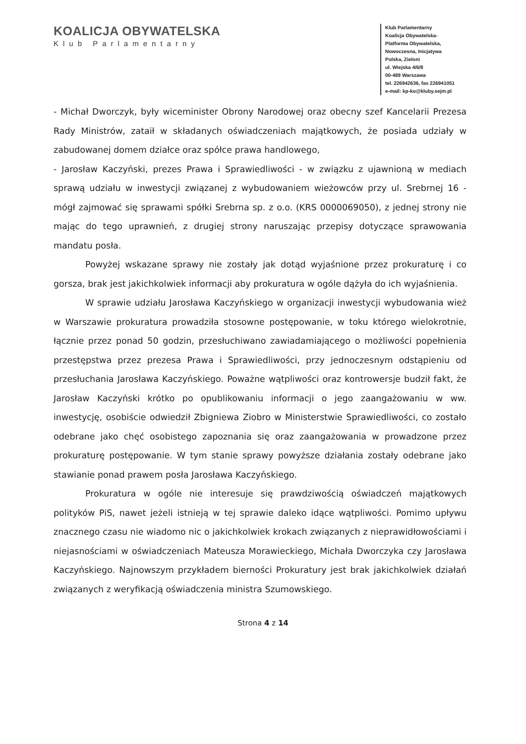KOALICJA OBYWATELSKA
Klub Parlamentarny
Klub Parlamentarny
Koalicja Obywatelska-
Platforma Obywatelska,
Nowoczesna, Inicjatywa
Polska, Zieloni
ul. Wiejska 4/6/8
00-489 Warszawa
tel. 226942636, fax 226941051
e-mail: kp-ko@kluby.sejm.pl
- Michał Dworczyk, były wiceminister Obrony Narodowej oraz obecny szef Kancelarii Prezesa Rady Ministrów, zataił w składanych oświadczeniach majątkowych, że posiada udziały w zabudowanej domem działce oraz spółce prawa handlowego,
- Jarosław Kaczyński, prezes Prawa i Sprawiedliwości - w związku z ujawnioną w mediach sprawą udziału w inwestycji związanej z wybudowaniem wieżowców przy ul. Srebrnej 16 - mógł zajmować się sprawami spółki Srebrna sp. z o.o. (KRS 0000069050), z jednej strony nie mając do tego uprawnień, z drugiej strony naruszając przepisy dotyczące sprawowania mandatu posła.
Powyżej wskazane sprawy nie zostały jak dotąd wyjaśnione przez prokuraturę i co gorsza, brak jest jakichkolwiek informacji aby prokuratura w ogóle dążyła do ich wyjaśnienia.
W sprawie udziału Jarosława Kaczyńskiego w organizacji inwestycji wybudowania wież w Warszawie prokuratura prowadziła stosowne postępowanie, w toku którego wielokrotnie, łącznie przez ponad 50 godzin, przesłuchiwano zawiadamiającego o możliwości popełnienia przestępstwa przez prezesa Prawa i Sprawiedliwości, przy jednoczesnym odstąpieniu od przesłuchania Jarosława Kaczyńskiego. Poważne wątpliwości oraz kontrowersje budził fakt, że Jarosław Kaczyński krótko po opublikowaniu informacji o jego zaangażowaniu w ww. inwestycję, osobiście odwiedził Zbigniewa Ziobro w Ministerstwie Sprawiedliwości, co zostało odebrane jako chęć osobistego zapoznania się oraz zaangażowania w prowadzone przez prokuraturę postępowanie. W tym stanie sprawy powyższe działania zostały odebrane jako stawianie ponad prawem posła Jarosława Kaczyńskiego.
Prokuratura w ogóle nie interesuje się prawdziwością oświadczeń majątkowych polityków PiS, nawet jeżeli istnieją w tej sprawie daleko idące wątpliwości. Pomimo upływu znacznego czasu nie wiadomo nic o jakichkolwiek krokach związanych z nieprawidłowościami i niejasnościami w oświadczeniach Mateusza Morawieckiego, Michała Dworczyka czy Jarosława Kaczyńskiego. Najnowszym przykładem bierności Prokuratury jest brak jakichkolwiek działań związanych z weryfikacją oświadczenia ministra Szumowskiego.
Strona 4 z 14